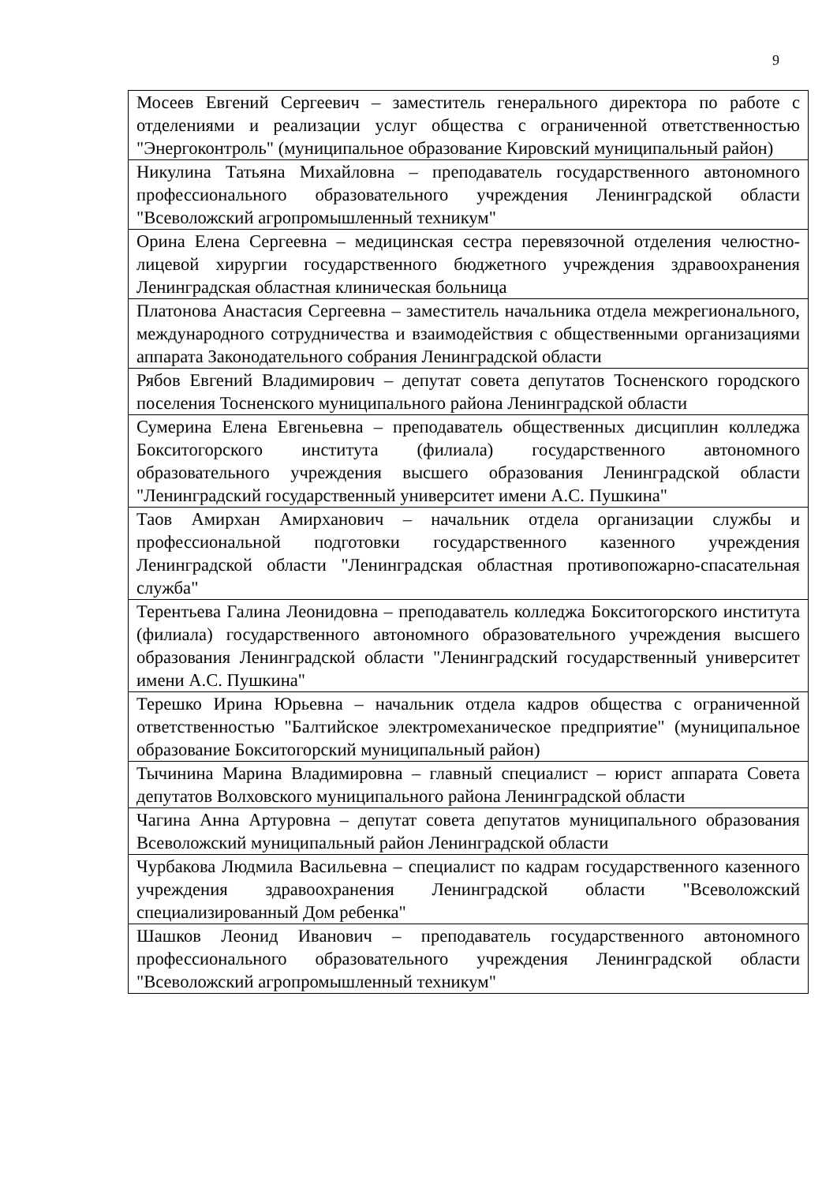9
| Мосеев Евгений Сергеевич – заместитель генерального директора по работе с отделениями и реализации услуг общества с ограниченной ответственностью "Энергоконтроль" (муниципальное образование Кировский муниципальный район) |
| Никулина Татьяна Михайловна – преподаватель государственного автономного профессионального образовательного учреждения Ленинградской области "Всеволожский агропромышленный техникум" |
| Орина Елена Сергеевна – медицинская сестра перевязочной отделения челюстно-лицевой хирургии государственного бюджетного учреждения здравоохранения Ленинградская областная клиническая больница |
| Платонова Анастасия Сергеевна – заместитель начальника отдела межрегионального, международного сотрудничества и взаимодействия с общественными организациями аппарата Законодательного собрания Ленинградской области |
| Рябов Евгений Владимирович – депутат совета депутатов Тосненского городского поселения Тосненского муниципального района Ленинградской области |
| Сумерина Елена Евгеньевна – преподаватель общественных дисциплин колледжа Бокситогорского института (филиала) государственного автономного образовательного учреждения высшего образования Ленинградской области "Ленинградский государственный университет имени А.С. Пушкина" |
| Таов Амирхан Амирханович – начальник отдела организации службы и профессиональной подготовки государственного казенного учреждения Ленинградской области "Ленинградская областная противопожарно-спасательная служба" |
| Терентьева Галина Леонидовна – преподаватель колледжа Бокситогорского института (филиала) государственного автономного образовательного учреждения высшего образования Ленинградской области "Ленинградский государственный университет имени А.С. Пушкина" |
| Терешко Ирина Юрьевна – начальник отдела кадров общества с ограниченной ответственностью "Балтийское электромеханическое предприятие" (муниципальное образование Бокситогорский муниципальный район) |
| Тычинина Марина Владимировна – главный специалист – юрист аппарата Совета депутатов Волховского муниципального района Ленинградской области |
| Чагина Анна Артуровна – депутат совета депутатов муниципального образования Всеволожский муниципальный район Ленинградской области |
| Чурбакова Людмила Васильевна – специалист по кадрам государственного казенного учреждения здравоохранения Ленинградской области "Всеволожский специализированный Дом ребенка" |
| Шашков Леонид Иванович – преподаватель государственного автономного профессионального образовательного учреждения Ленинградской области "Всеволожский агропромышленный техникум" |